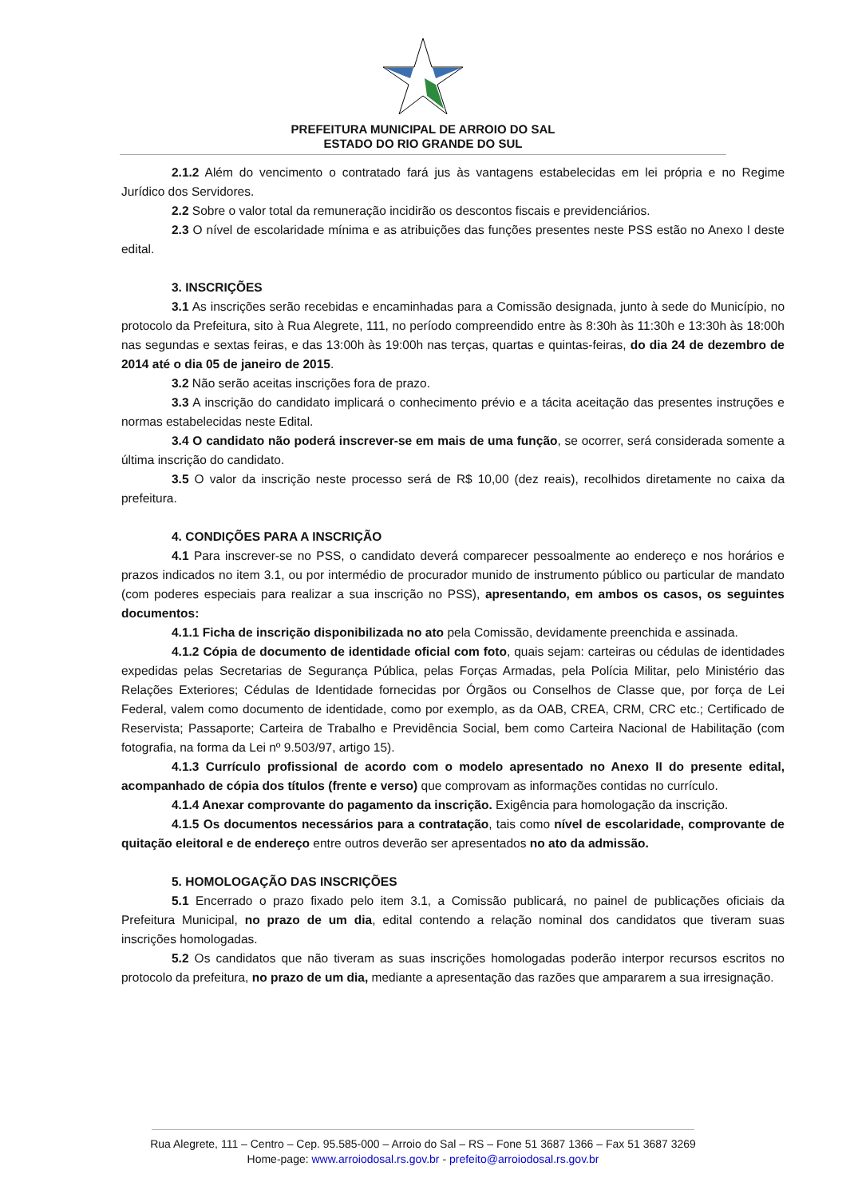PREFEITURA MUNICIPAL DE ARROIO DO SAL
ESTADO DO RIO GRANDE DO SUL
2.1.2 Além do vencimento o contratado fará jus às vantagens estabelecidas em lei própria e no Regime Jurídico dos Servidores.
2.2 Sobre o valor total da remuneração incidirão os descontos fiscais e previdenciários.
2.3 O nível de escolaridade mínima e as atribuições das funções presentes neste PSS estão no Anexo I deste edital.
3. INSCRIÇÕES
3.1 As inscrições serão recebidas e encaminhadas para a Comissão designada, junto à sede do Município, no protocolo da Prefeitura, sito à Rua Alegrete, 111, no período compreendido entre às 8:30h às 11:30h e 13:30h às 18:00h nas segundas e sextas feiras, e das 13:00h às 19:00h nas terças, quartas e quintas-feiras, do dia 24 de dezembro de 2014 até o dia 05 de janeiro de 2015.
3.2 Não serão aceitas inscrições fora de prazo.
3.3 A inscrição do candidato implicará o conhecimento prévio e a tácita aceitação das presentes instruções e normas estabelecidas neste Edital.
3.4 O candidato não poderá inscrever-se em mais de uma função, se ocorrer, será considerada somente a última inscrição do candidato.
3.5 O valor da inscrição neste processo será de R$ 10,00 (dez reais), recolhidos diretamente no caixa da prefeitura.
4. CONDIÇÕES PARA A INSCRIÇÃO
4.1 Para inscrever-se no PSS, o candidato deverá comparecer pessoalmente ao endereço e nos horários e prazos indicados no item 3.1, ou por intermédio de procurador munido de instrumento público ou particular de mandato (com poderes especiais para realizar a sua inscrição no PSS), apresentando, em ambos os casos, os seguintes documentos:
4.1.1 Ficha de inscrição disponibilizada no ato pela Comissão, devidamente preenchida e assinada.
4.1.2 Cópia de documento de identidade oficial com foto, quais sejam: carteiras ou cédulas de identidades expedidas pelas Secretarias de Segurança Pública, pelas Forças Armadas, pela Polícia Militar, pelo Ministério das Relações Exteriores; Cédulas de Identidade fornecidas por Órgãos ou Conselhos de Classe que, por força de Lei Federal, valem como documento de identidade, como por exemplo, as da OAB, CREA, CRM, CRC etc.; Certificado de Reservista; Passaporte; Carteira de Trabalho e Previdência Social, bem como Carteira Nacional de Habilitação (com fotografia, na forma da Lei nº 9.503/97, artigo 15).
4.1.3 Currículo profissional de acordo com o modelo apresentado no Anexo II do presente edital, acompanhado de cópia dos títulos (frente e verso) que comprovam as informações contidas no currículo.
4.1.4 Anexar comprovante do pagamento da inscrição. Exigência para homologação da inscrição.
4.1.5 Os documentos necessários para a contratação, tais como nível de escolaridade, comprovante de quitação eleitoral e de endereço entre outros deverão ser apresentados no ato da admissão.
5. HOMOLOGAÇÃO DAS INSCRIÇÕES
5.1 Encerrado o prazo fixado pelo item 3.1, a Comissão publicará, no painel de publicações oficiais da Prefeitura Municipal, no prazo de um dia, edital contendo a relação nominal dos candidatos que tiveram suas inscrições homologadas.
5.2 Os candidatos que não tiveram as suas inscrições homologadas poderão interpor recursos escritos no protocolo da prefeitura, no prazo de um dia, mediante a apresentação das razões que ampararem a sua irresignação.
Rua Alegrete, 111 – Centro – Cep. 95.585-000 – Arroio do Sal – RS – Fone 51 3687 1366 – Fax 51 3687 3269
Home-page: www.arroiodosal.rs.gov.br - prefeito@arroiodosal.rs.gov.br